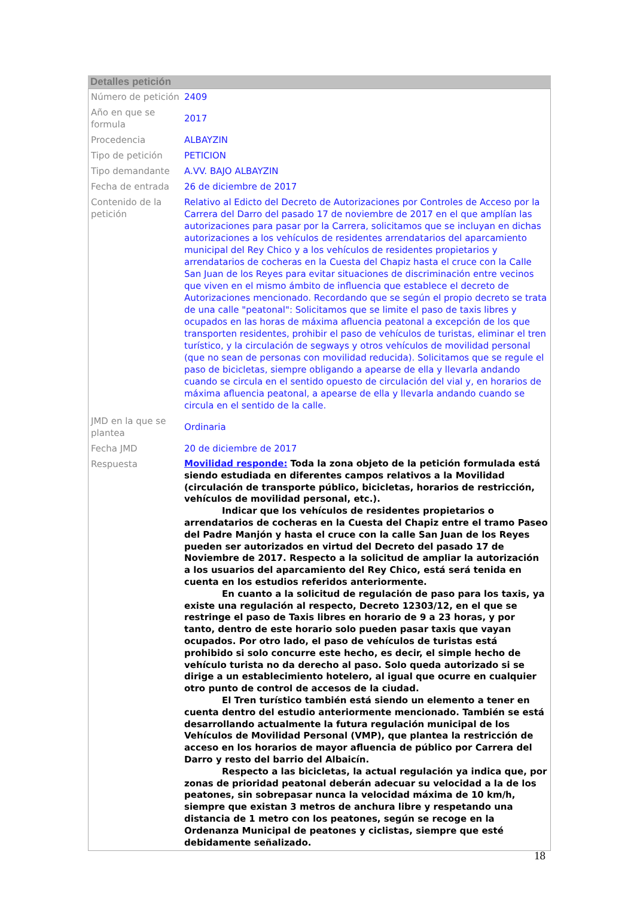Detalles petición
| Número de petición | 2409 |
| Año en que se formula | 2017 |
| Procedencia | ALBAYZIN |
| Tipo de petición | PETICION |
| Tipo demandante | A.VV. BAJO ALBAYZIN |
| Fecha de entrada | 26 de diciembre de 2017 |
| Contenido de la petición | Relativo al Edicto del Decreto de Autorizaciones por Controles de Acceso por la Carrera del Darro del pasado 17 de noviembre de 2017 en el que amplían las autorizaciones para pasar por la Carrera, solicitamos que se incluyan en dichas autorizaciones a los vehículos de residentes arrendatarios del aparcamiento municipal del Rey Chico y a los vehículos de residentes propietarios y arrendatarios de cocheras en la Cuesta del Chapiz hasta el cruce con la Calle San Juan de los Reyes para evitar situaciones de discriminación entre vecinos que viven en el mismo ámbito de influencia que establece el decreto de Autorizaciones mencionado. Recordando que se según el propio decreto se trata de una calle "peatonal": Solicitamos que se limite el paso de taxis libres y ocupados en las horas de máxima afluencia peatonal a excepción de los que transporten residentes, prohibir el paso de vehículos de turistas, eliminar el tren turístico, y la circulación de segways y otros vehículos de movilidad personal (que no sean de personas con movilidad reducida). Solicitamos que se regule el paso de bicicletas, siempre obligando a apearse de ella y llevarla andando cuando se circula en el sentido opuesto de circulación del vial y, en horarios de máxima afluencia peatonal, a apearse de ella y llevarla andando cuando se circula en el sentido de la calle. |
| JMD en la que se plantea | Ordinaria |
| Fecha JMD | 20 de diciembre de 2017 |
| Respuesta | Movilidad responde: Toda la zona objeto de la petición formulada está siendo estudiada en diferentes campos relativos a la Movilidad (circulación de transporte público, bicicletas, horarios de restricción, vehículos de movilidad personal, etc.). Indicar que los vehículos de residentes propietarios o arrendatarios de cocheras en la Cuesta del Chapiz entre el tramo Paseo del Padre Manjón y hasta el cruce con la calle San Juan de los Reyes pueden ser autorizados en virtud del Decreto del pasado 17 de Noviembre de 2017. Respecto a la solicitud de ampliar la autorización a los usuarios del aparcamiento del Rey Chico, está será tenida en cuenta en los estudios referidos anteriormente. En cuanto a la solicitud de regulación de paso para los taxis, ya existe una regulación al respecto, Decreto 12303/12, en el que se restringe el paso de Taxis libres en horario de 9 a 23 horas, y por tanto, dentro de este horario solo pueden pasar taxis que vayan ocupados. Por otro lado, el paso de vehículos de turistas está prohibido si solo concurre este hecho, es decir, el simple hecho de vehículo turista no da derecho al paso. Solo queda autorizado si se dirige a un establecimiento hotelero, al igual que ocurre en cualquier otro punto de control de accesos de la ciudad. El Tren turístico también está siendo un elemento a tener en cuenta dentro del estudio anteriormente mencionado. También se está desarrollando actualmente la futura regulación municipal de los Vehículos de Movilidad Personal (VMP), que plantea la restricción de acceso en los horarios de mayor afluencia de público por Carrera del Darro y resto del barrio del Albaicín. Respecto a las bicicletas, la actual regulación ya indica que, por zonas de prioridad peatonal deberán adecuar su velocidad a la de los peatones, sin sobrepasar nunca la velocidad máxima de 10 km/h, siempre que existan 3 metros de anchura libre y respetando una distancia de 1 metro con los peatones, según se recoge en la Ordenanza Municipal de peatones y ciclistas, siempre que esté debidamente señalizado. |
18